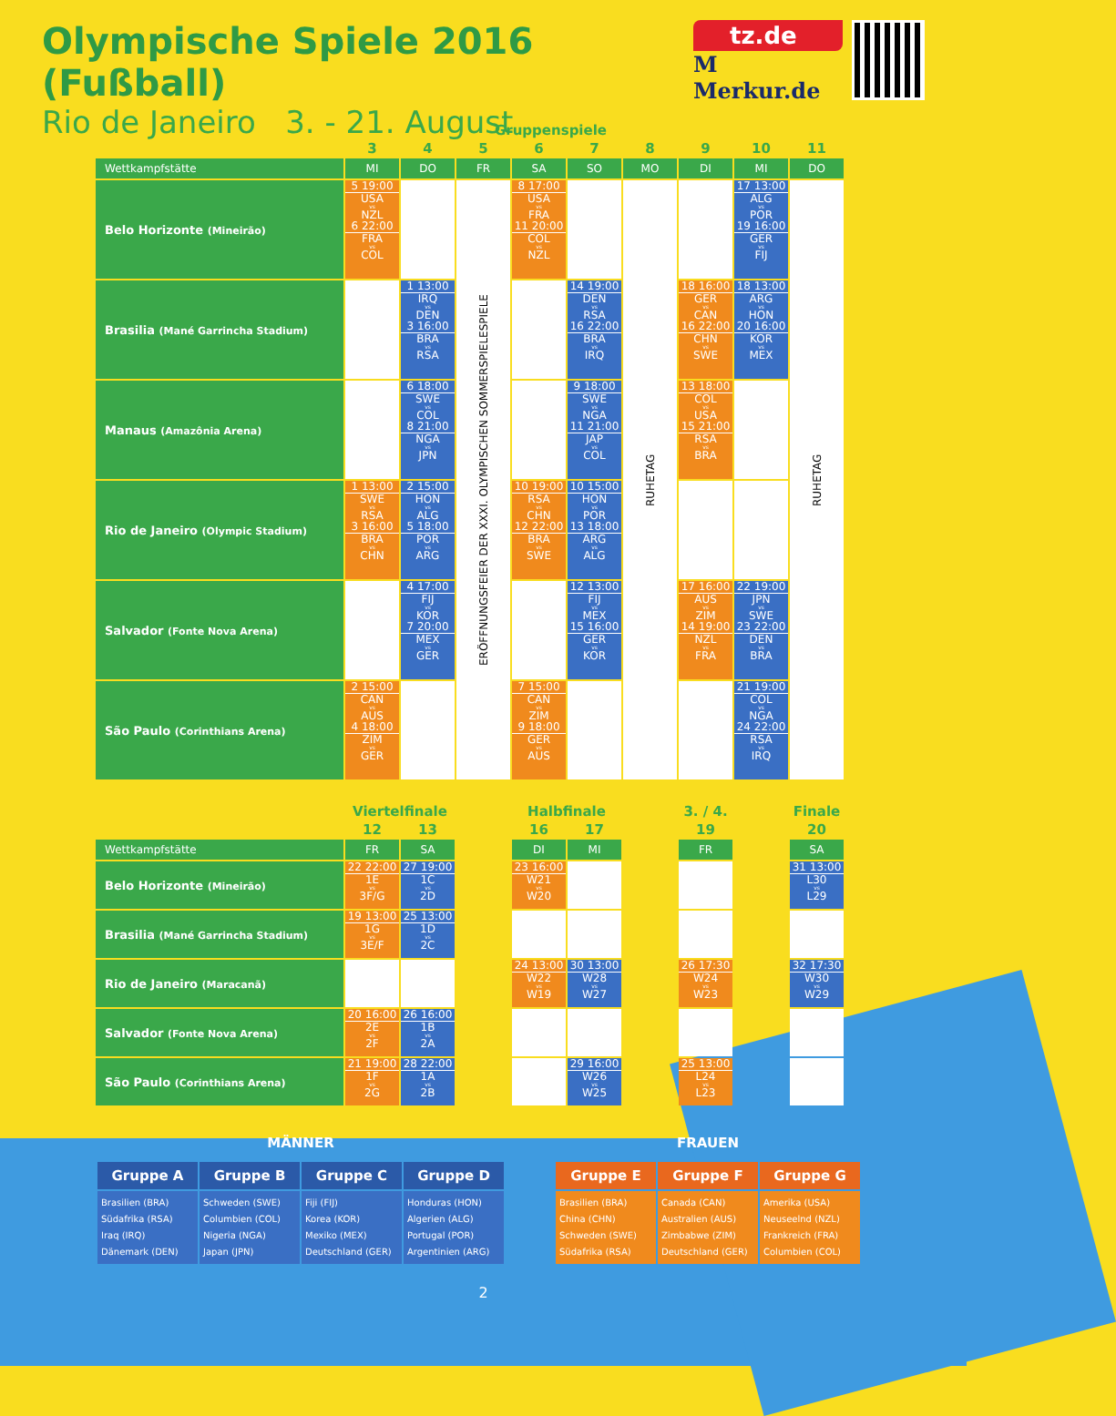Olympische Spiele 2016 (Fußball)
Rio de Janeiro 3. - 21. August
tz.de
M Merkur.de
| | Gruppenspiele | | | | | | | | |
| --- | --- | --- | --- | --- | --- | --- | --- | --- | --- |
| | 3 | 4 | 5 | 6 | 7 | 8 | 9 | 10 | 11 |
| Wettkampfstätte | MI | DO | FR | SA | SO | MO | DI | MI | DO |
| Belo Horizonte (Mineirão) | 5 19:00 USA vs NZL 6 22:00 FRA vs COL | | ERÖFFNUNGSFEIER DER XXXI. OLYMPISCHEN SOMMERSPIELESPIELE | 8 17:00 USA vs FRA 11 20:00 COL vs NZL | | RUHETAG | | 17 13:00 ALG vs POR 19 16:00 GER vs FIJ | RUHETAG |
| Brasilia (Mané Garrincha Stadium) | | 1 13:00 IRQ vs DEN 3 16:00 BRA vs RSA | | | 14 19:00 DEN vs RSA 16 22:00 BRA vs IRQ | | 18 16:00 GER vs CAN 16 22:00 CHN vs SWE | 18 13:00 ARG vs HON 20 16:00 KOR vs MEX | |
| Manaus (Amazônia Arena) | | 6 18:00 SWE vs COL 8 21:00 NGA vs JPN | | | 9 18:00 SWE vs NGA 11 21:00 JAP vs COL | | 13 18:00 COL vs USA 15 21:00 RSA vs BRA | | |
| Rio de Janeiro (Olympic Stadium) | 1 13:00 SWE vs RSA 3 16:00 BRA vs CHN | 2 15:00 HON vs ALG 5 18:00 POR vs ARG | | 10 19:00 RSA vs CHN 12 22:00 BRA vs SWE | 10 15:00 HON vs POR 13 18:00 ARG vs ALG | | | | |
| Salvador (Fonte Nova Arena) | | 4 17:00 FIJ vs KOR 7 20:00 MEX vs GER | | | 12 13:00 FIJ vs MEX 15 16:00 GER vs KOR | | 17 16:00 AUS vs ZIM 14 19:00 NZL vs FRA | 22 19:00 JPN vs SWE 23 22:00 DEN vs BRA | |
| São Paulo (Corinthians Arena) | 2 15:00 CAN vs AUS 4 18:00 ZIM vs GER | | | 7 15:00 CAN vs ZIM 9 18:00 GER vs AUS | | | | 21 19:00 COL vs NGA 24 22:00 RSA vs IRQ | |
| | Viertelfinale | | | Halbfinale | | | 3. / 4. | | Finale |
| --- | --- | --- | --- | --- | --- | --- | --- | --- | --- |
| | 12 | 13 | | 16 | 17 | | 19 | | 20 |
| Wettkampfstätte | FR | SA | | DI | MI | | FR | | SA |
| Belo Horizonte (Mineirão) | 22 22:00 1E vs 3F/G | 27 19:00 1C vs 2D | | 23 16:00 W21 vs W20 | | | | | 31 13:00 L30 vs L29 |
| Brasilia (Mané Garrincha Stadium) | 19 13:00 1G vs 3E/F | 25 13:00 1D vs 2C | | | | | | | |
| Rio de Janeiro (Maracanã) | | | | 24 13:00 W22 vs W19 | 30 13:00 W28 vs W27 | | 26 17:30 W24 vs W23 | | 32 17:30 W30 vs W29 |
| Salvador (Fonte Nova Arena) | 20 16:00 2E vs 2F | 26 16:00 1B vs 2A | | | | | | | |
| São Paulo (Corinthians Arena) | 21 19:00 1F vs 2G | 28 22:00 1A vs 2B | | | 29 16:00 W26 vs W25 | | 25 13:00 L24 vs L23 | | |
MÄNNER
| Gruppe A | Gruppe B | Gruppe C | Gruppe D |
| --- | --- | --- | --- |
| Brasilien (BRA) Südafrika (RSA) Iraq (IRQ) Dänemark (DEN) | Schweden (SWE) Columbien (COL) Nigeria (NGA) Japan (JPN) | Fiji (FIJ) Korea (KOR) Mexiko (MEX) Deutschland (GER) | Honduras (HON) Algerien (ALG) Portugal (POR) Argentinien (ARG) |
FRAUEN
| Gruppe E | Gruppe F | Gruppe G |
| --- | --- | --- |
| Brasilien (BRA) China (CHN) Schweden (SWE) Südafrika (RSA) | Canada (CAN) Australien (AUS) Zimbabwe (ZIM) Deutschland (GER) | Amerika (USA) Neuseelnd (NZL) Frankreich (FRA) Columbien (COL) |
2